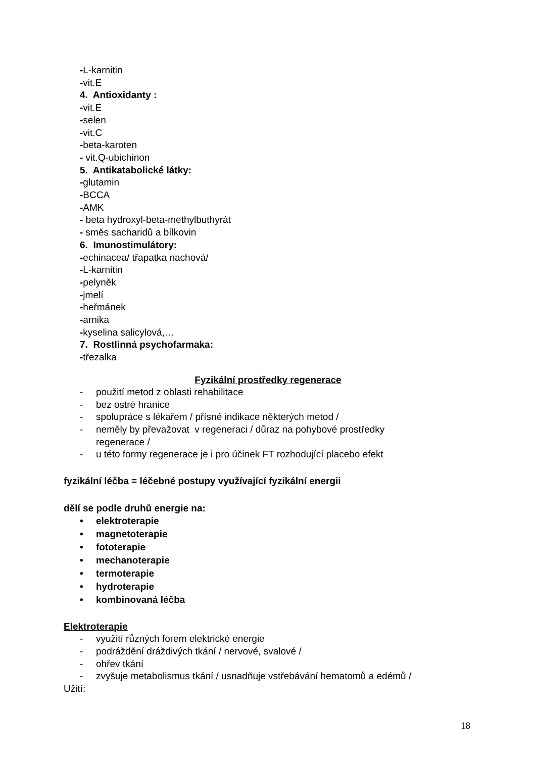-L-karnitin
-vit.E
4. Antioxidanty :
-vit.E
-selen
-vit.C
-beta-karoten
- vit.Q-ubichinon
5. Antikatabolické látky:
-glutamin
-BCCA
-AMK
- beta hydroxyl-beta-methylbuthyrát
- směs sacharidů a bílkovin
6. Imunostimulátory:
-echinacea/ třapatka nachová/
-L-karnitin
-pelyněk
-jmelí
-heřmánek
-arnika
-kyselina salicylová,…
7. Rostlinná psychofarmaka:
-třezalka
Fyzikální prostředky regenerace
- použití metod z oblasti rehabilitace
- bez ostré hranice
- spolupráce s lékařem / přísné indikace některých metod /
- neměly by převažovat v regeneraci / důraz na pohybové prostředky regenerace /
- u této formy regenerace je i pro účinek FT rozhodující placebo efekt
fyzikální léčba = léčebné postupy využívající fyzikální energii
dělí se podle druhů energie na:
• elektroterapie
• magnetoterapie
• fototerapie
• mechanoterapie
• termoterapie
• hydroterapie
• kombinovaná léčba
Elektroterapie
- využití různých forem elektrické energie
- podráždění dráždivých tkání / nervové, svalové /
- ohřev tkání
- zvyšuje metabolismus tkání / usnadňuje vstřebávání hematomů a edémů /
Užití:
18